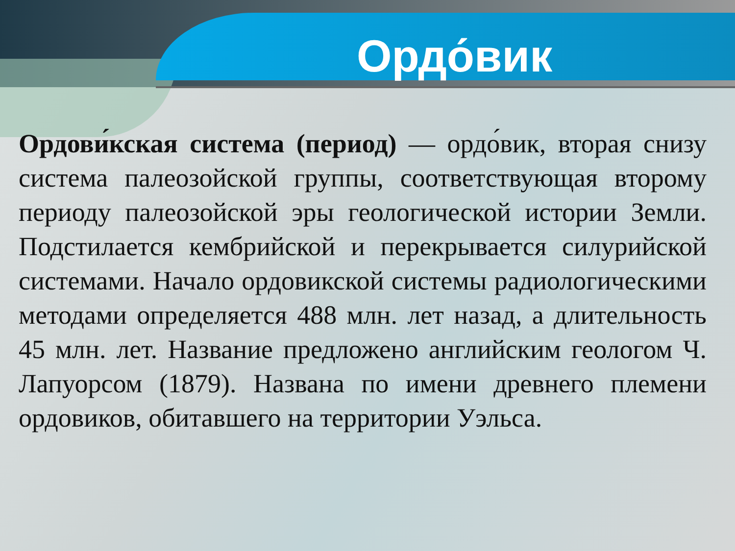Ордо́вик
Ордови́кская система (период) — ордо́вик, вторая снизу система палеозойской группы, соответствующая второму периоду палеозойской эры геологической истории Земли. Подстилается кембрийской и перекрывается силурийской системами. Начало ордовикской системы радиологическими методами определяется 488 млн. лет назад, а длительность 45 млн. лет. Название предложено английским геологом Ч. Лапуорсом (1879). Названа по имени древнего племени ордовиков, обитавшего на территории Уэльса.